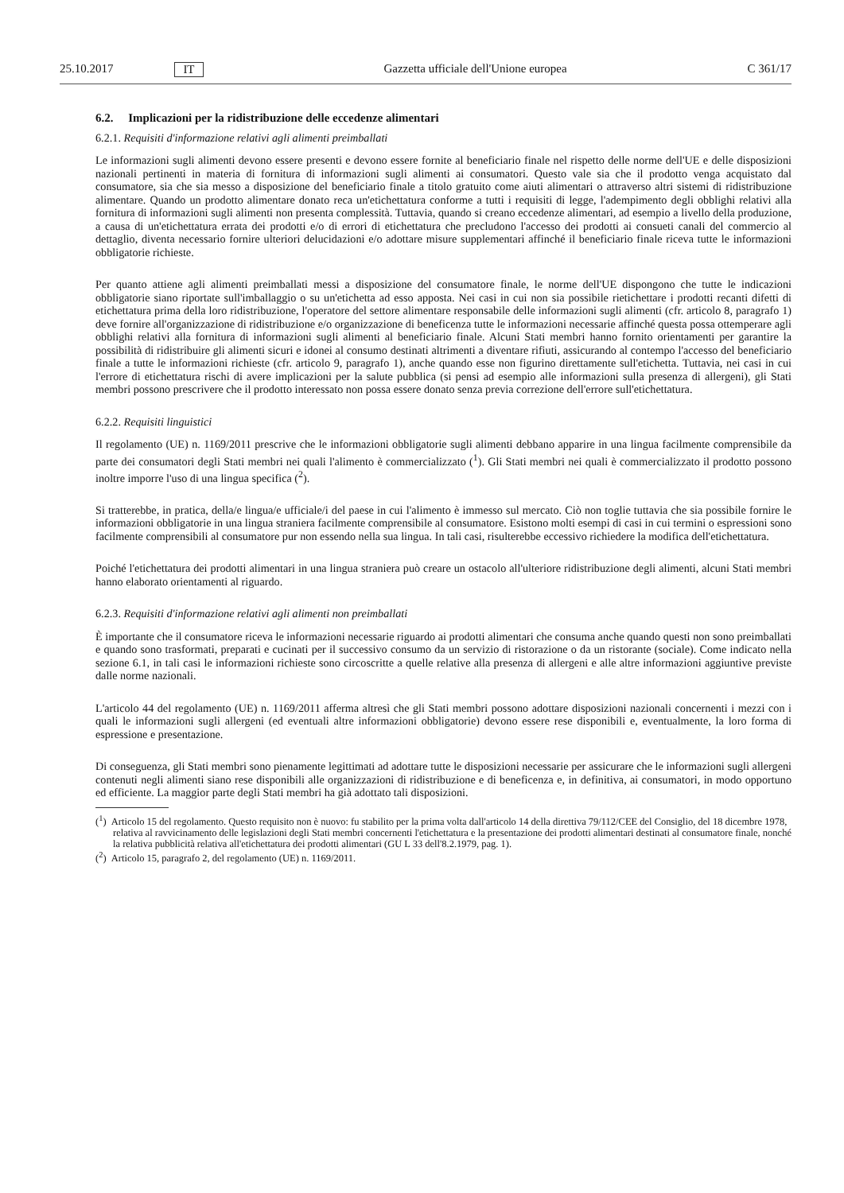25.10.2017 IT Gazzetta ufficiale dell'Unione europea C 361/17
6.2. Implicazioni per la ridistribuzione delle eccedenze alimentari
6.2.1. Requisiti d'informazione relativi agli alimenti preimballati
Le informazioni sugli alimenti devono essere presenti e devono essere fornite al beneficiario finale nel rispetto delle norme dell'UE e delle disposizioni nazionali pertinenti in materia di fornitura di informazioni sugli alimenti ai consumatori. Questo vale sia che il prodotto venga acquistato dal consumatore, sia che sia messo a disposizione del beneficiario finale a titolo gratuito come aiuti alimentari o attraverso altri sistemi di ridistribuzione alimentare. Quando un prodotto alimentare donato reca un'etichettatura conforme a tutti i requisiti di legge, l'adempimento degli obblighi relativi alla fornitura di informazioni sugli alimenti non presenta complessità. Tuttavia, quando si creano eccedenze alimentari, ad esempio a livello della produzione, a causa di un'etichettatura errata dei prodotti e/o di errori di etichettatura che precludono l'accesso dei prodotti ai consueti canali del commercio al dettaglio, diventa necessario fornire ulteriori delucidazioni e/o adottare misure supplementari affinché il beneficiario finale riceva tutte le informazioni obbligatorie richieste.
Per quanto attiene agli alimenti preimballati messi a disposizione del consumatore finale, le norme dell'UE dispongono che tutte le indicazioni obbligatorie siano riportate sull'imballaggio o su un'etichetta ad esso apposta. Nei casi in cui non sia possibile rietichettare i prodotti recanti difetti di etichettatura prima della loro ridistribuzione, l'operatore del settore alimentare responsabile delle informazioni sugli alimenti (cfr. articolo 8, paragrafo 1) deve fornire all'organizzazione di ridistribuzione e/o organizzazione di beneficenza tutte le informazioni necessarie affinché questa possa ottemperare agli obblighi relativi alla fornitura di informazioni sugli alimenti al beneficiario finale. Alcuni Stati membri hanno fornito orientamenti per garantire la possibilità di ridistribuire gli alimenti sicuri e idonei al consumo destinati altrimenti a diventare rifiuti, assicurando al contempo l'accesso del beneficiario finale a tutte le informazioni richieste (cfr. articolo 9, paragrafo 1), anche quando esse non figurino direttamente sull'etichetta. Tuttavia, nei casi in cui l'errore di etichettatura rischi di avere implicazioni per la salute pubblica (si pensi ad esempio alle informazioni sulla presenza di allergeni), gli Stati membri possono prescrivere che il prodotto interessato non possa essere donato senza previa correzione dell'errore sull'etichettatura.
6.2.2. Requisiti linguistici
Il regolamento (UE) n. 1169/2011 prescrive che le informazioni obbligatorie sugli alimenti debbano apparire in una lingua facilmente comprensibile da parte dei consumatori degli Stati membri nei quali l'alimento è commercializzato (<sup>1</sup>). Gli Stati membri nei quali è commercializzato il prodotto possono inoltre imporre l'uso di una lingua specifica (<sup>2</sup>).
Si tratterebbe, in pratica, della/e lingua/e ufficiale/i del paese in cui l'alimento è immesso sul mercato. Ciò non toglie tuttavia che sia possibile fornire le informazioni obbligatorie in una lingua straniera facilmente comprensibile al consumatore. Esistono molti esempi di casi in cui termini o espressioni sono facilmente comprensibili al consumatore pur non essendo nella sua lingua. In tali casi, risulterebbe eccessivo richiedere la modifica dell'etichettatura.
Poiché l'etichettatura dei prodotti alimentari in una lingua straniera può creare un ostacolo all'ulteriore ridistribuzione degli alimenti, alcuni Stati membri hanno elaborato orientamenti al riguardo.
6.2.3. Requisiti d'informazione relativi agli alimenti non preimballati
È importante che il consumatore riceva le informazioni necessarie riguardo ai prodotti alimentari che consuma anche quando questi non sono preimballati e quando sono trasformati, preparati e cucinati per il successivo consumo da un servizio di ristorazione o da un ristorante (sociale). Come indicato nella sezione 6.1, in tali casi le informazioni richieste sono circoscritte a quelle relative alla presenza di allergeni e alle altre informazioni aggiuntive previste dalle norme nazionali.
L'articolo 44 del regolamento (UE) n. 1169/2011 afferma altresì che gli Stati membri possono adottare disposizioni nazionali concernenti i mezzi con i quali le informazioni sugli allergeni (ed eventuali altre informazioni obbligatorie) devono essere rese disponibili e, eventualmente, la loro forma di espressione e presentazione.
Di conseguenza, gli Stati membri sono pienamente legittimati ad adottare tutte le disposizioni necessarie per assicurare che le informazioni sugli allergeni contenuti negli alimenti siano rese disponibili alle organizzazioni di ridistribuzione e di beneficenza e, in definitiva, ai consumatori, in modo opportuno ed efficiente. La maggior parte degli Stati membri ha già adottato tali disposizioni.
(<sup>1</sup>) Articolo 15 del regolamento. Questo requisito non è nuovo: fu stabilito per la prima volta dall'articolo 14 della direttiva 79/112/CEE del Consiglio, del 18 dicembre 1978, relativa al ravvicinamento delle legislazioni degli Stati membri concernenti l'etichettatura e la presentazione dei prodotti alimentari destinati al consumatore finale, nonché la relativa pubblicità relativa all'etichettatura dei prodotti alimentari (GU L 33 dell'8.2.1979, pag. 1).
(<sup>2</sup>) Articolo 15, paragrafo 2, del regolamento (UE) n. 1169/2011.